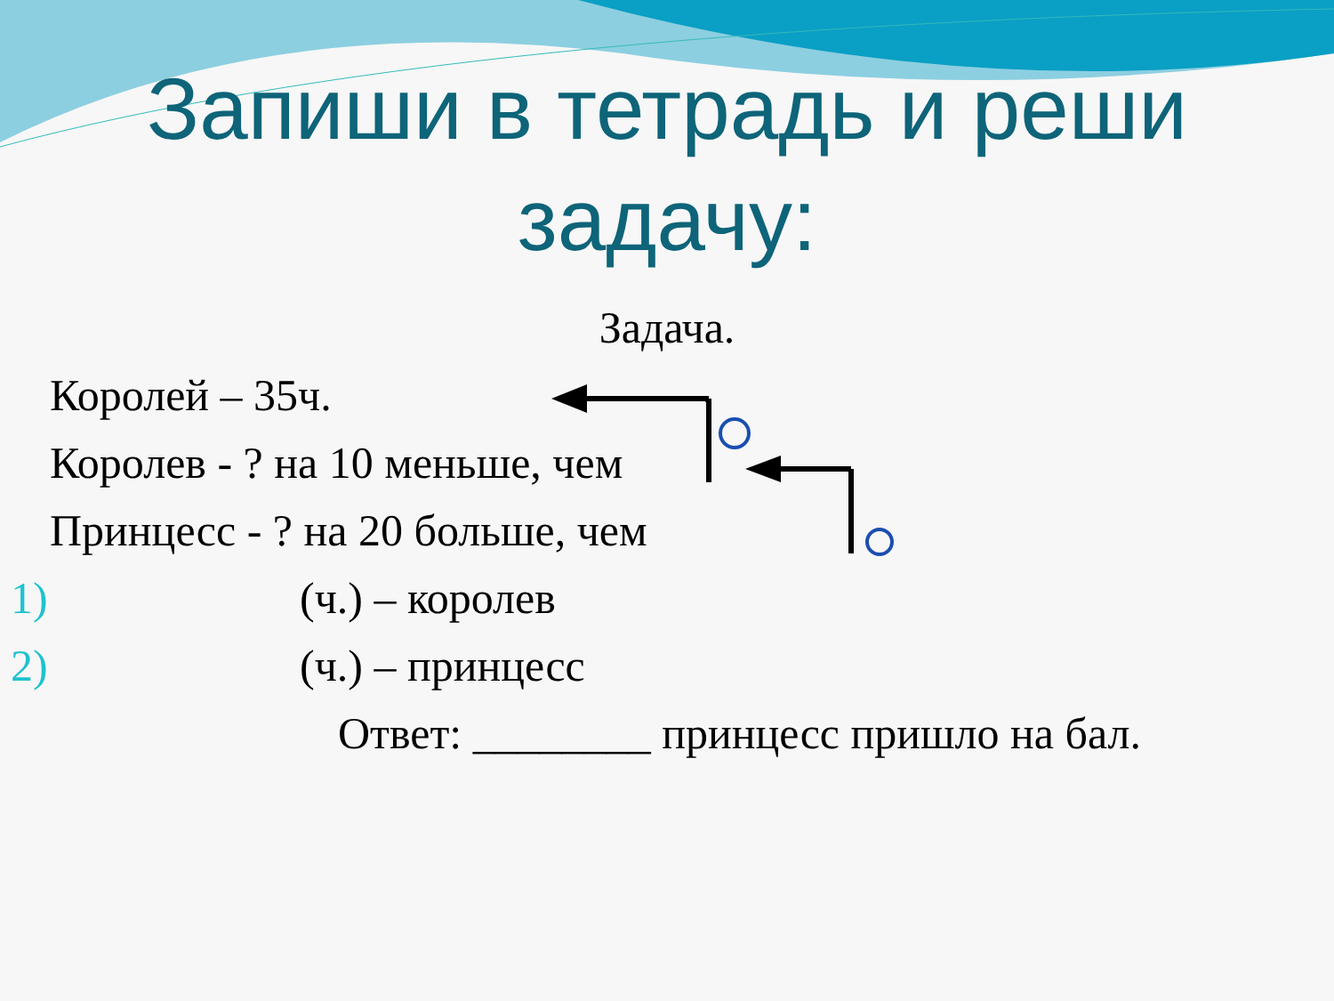Запиши в тетрадь и реши задачу:
Задача.
Королей – 35ч.
Королев - ? на 10 меньше, чем
Принцесс - ? на 20 больше, чем
1) (ч.) – королев
2) (ч.) – принцесс
Ответ: ________ принцесс пришло на бал.